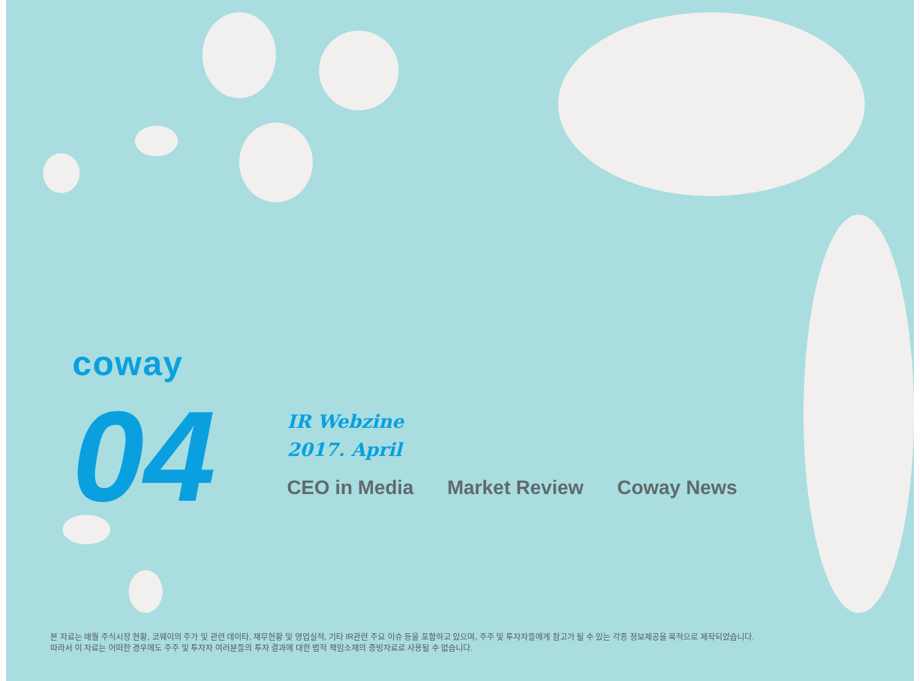coway
04
IR Webzine
2017. April
CEO in Media Market Review Coway News
본 자료는 매월 주식시장 현황, 코웨이의 주가 및 관련 데이타, 재무현황 및 영업실적, 기타 IR관련 주요 이슈 등을 포함하고 있으며, 주주 및 투자자들에게 참고가 될 수 있는 각종 정보제공을 목적으로 제작되었습니다.
따라서 이 자료는 어떠한 경우에도 주주 및 투자자 여러분들의 투자 결과에 대한 법적 책임소재의 증빙자료로 사용될 수 없습니다.